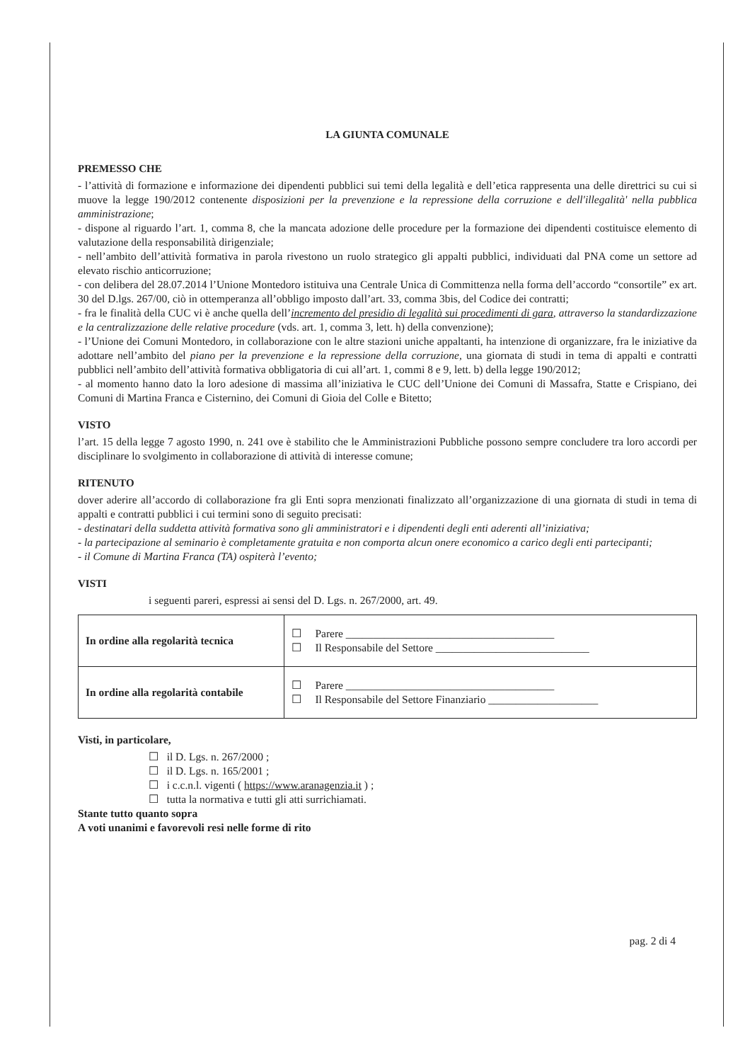LA GIUNTA COMUNALE
PREMESSO CHE
- l’attività di formazione e informazione dei dipendenti pubblici sui temi della legalità e dell’etica rappresenta una delle direttrici su cui si muove la legge 190/2012 contenente disposizioni per la prevenzione e la repressione della corruzione e dell'illegalità' nella pubblica amministrazione;
- dispone al riguardo l’art. 1, comma 8, che la mancata adozione delle procedure per la formazione dei dipendenti costituisce elemento di valutazione della responsabilità dirigenziale;
- nell’ambito dell’attività formativa in parola rivestono un ruolo strategico gli appalti pubblici, individuati dal PNA come un settore ad elevato rischio anticorruzione;
- con delibera del 28.07.2014 l’Unione Montedoro istituiva una Centrale Unica di Committenza nella forma dell’accordo “consortile” ex art. 30 del D.lgs. 267/00, ciò in ottemperanza all’obbligo imposto dall’art. 33, comma 3bis, del Codice dei contratti;
- fra le finalità della CUC vi è anche quella dell’incremento del presidio di legalità sui procedimenti di gara, attraverso la standardizzazione e la centralizzazione delle relative procedure (vds. art. 1, comma 3, lett. h) della convenzione);
- l’Unione dei Comuni Montedoro, in collaborazione con le altre stazioni uniche appaltanti, ha intenzione di organizzare, fra le iniziative da adottare nell’ambito del piano per la prevenzione e la repressione della corruzione, una giornata di studi in tema di appalti e contratti pubblici nell’ambito dell’attività formativa obbligatoria di cui all’art. 1, commi 8 e 9, lett. b) della legge 190/2012;
- al momento hanno dato la loro adesione di massima all’iniziativa le CUC dell’Unione dei Comuni di Massafra, Statte e Crispiano, dei Comuni di Martina Franca e Cisternino, dei Comuni di Gioia del Colle e Bitetto;
VISTO
l’art. 15 della legge 7 agosto 1990, n. 241 ove è stabilito che le Amministrazioni Pubbliche possono sempre concludere tra loro accordi per disciplinare lo svolgimento in collaborazione di attività di interesse comune;
RITENUTO
dover aderire all’accordo di collaborazione fra gli Enti sopra menzionati finalizzato all’organizzazione di una giornata di studi in tema di appalti e contratti pubblici i cui termini sono di seguito precisati:
- destinatari della suddetta attività formativa sono gli amministratori e i dipendenti degli enti aderenti all’iniziativa;
- la partecipazione al seminario è completamente gratuita e non comporta alcun onere economico a carico degli enti partecipanti;
- il Comune di Martina Franca (TA) ospiterà l’evento;
VISTI
i seguenti pareri, espressi ai sensi del D. Lgs. n. 267/2000, art. 49.
| In ordine alla regolarità tecnica | ☐ Parere ______________________________________ ☐ Il Responsabile del Settore ____________________________ |
| In ordine alla regolarità contabile | ☐ Parere ______________________________________ ☐ Il Responsabile del Settore Finanziario ____________________ |
Visti, in particolare,
☐ il D. Lgs. n. 267/2000 ;
☐ il D. Lgs. n. 165/2001 ;
☐ i c.c.n.l. vigenti ( https://www.aranagenzia.it ) ;
☐ tutta la normativa e tutti gli atti surrichiamati.
Stante tutto quanto sopra
A voti unanimi e favorevoli resi nelle forme di rito
pag. 2 di 4